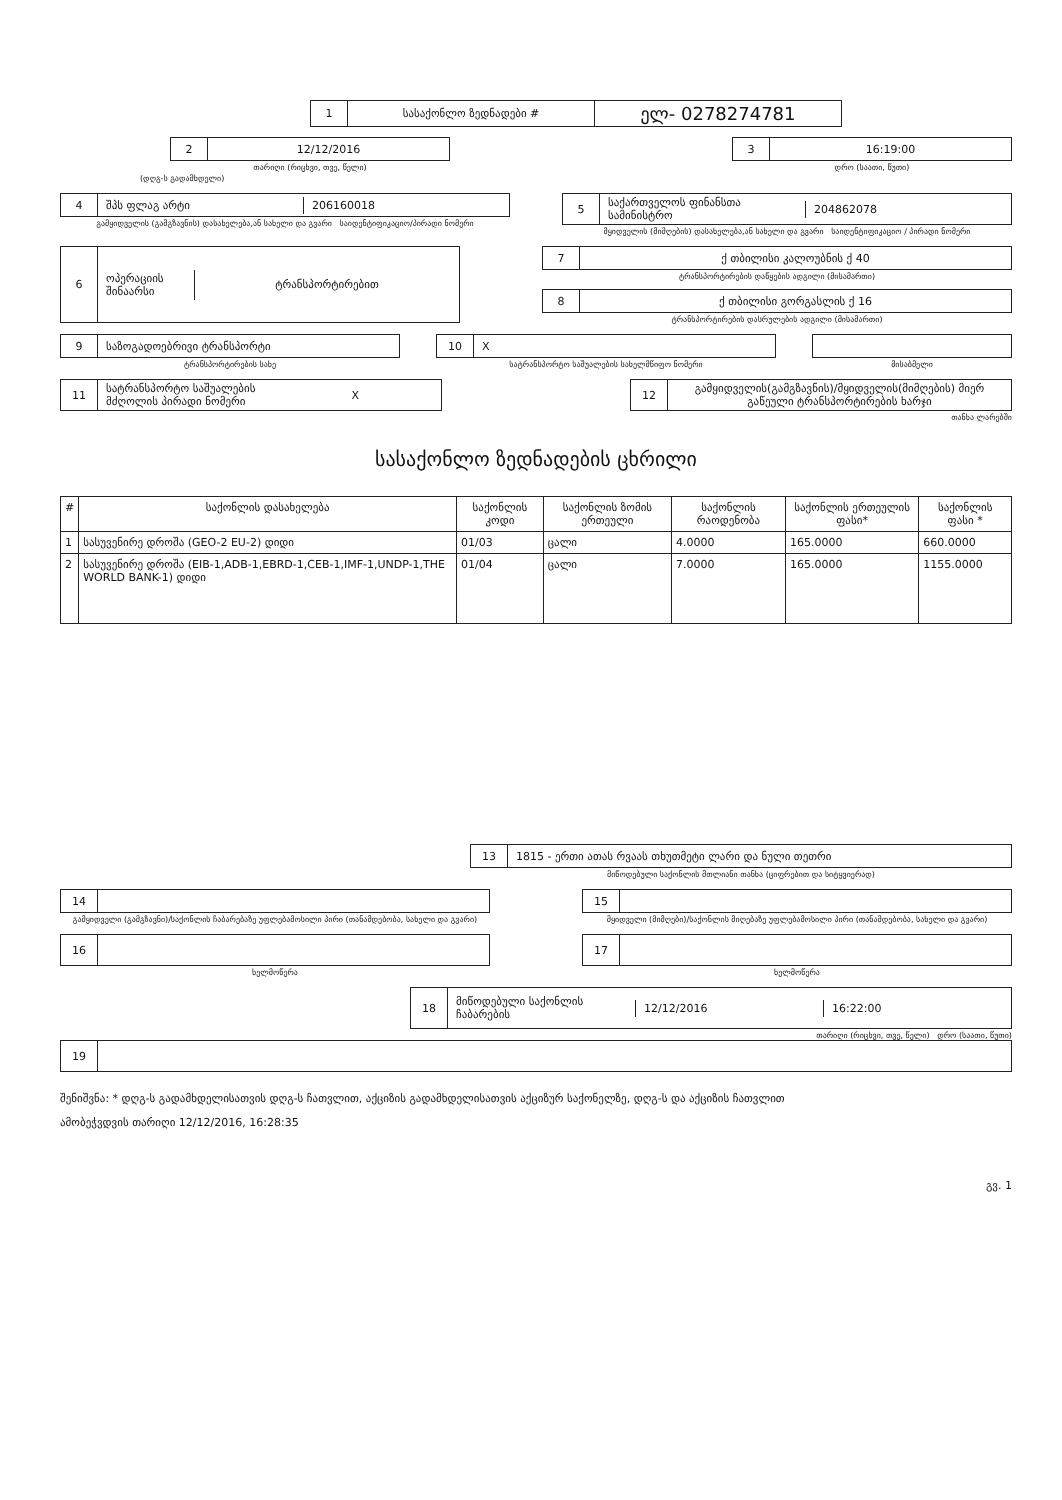1 სასაქონლო ზედნადები #
ელ- 0278274781
2 12/12/2016
თარიღი (რიცხვი, თვე, წელი)
3 16:19:00
დრო (საათი, წუთი)
(დღგ-ს გადამხდელი)
4 შპს ფლაგ არტი 206160018
გამყიდველის (გამგზავნის) დასახელება,ან სახელი და გვარი საიდენტიფიკაციო/პირადი ნომერი
5
საქართველოს ფინანსთა სამინისტრო
204862078
მყიდველის (მიმღების) დასახელება,ან სახელი და გვარი საიდენტიფიკაციო / პირადი ნომერი
6 ოპერაციის შინაარსი ტრანსპორტირებით
7 ქ თბილისი კალოუბნის ქ 40
ტრანსპორტირების დაწყების ადგილი (მისამართი)
8 ქ თბილისი გორგასლის ქ 16
ტრანსპორტირების დასრულების ადგილი (მისამართი)
9 საზოგადოებრივი ტრანსპორტი
ტრანსპორტირების სახე
10 X
სატრანსპორტო საშუალების სახელმწიფო ნომერი
მისაბმელი
11
სატრანსპორტო საშუალების მძღოლის პირადი ნომერი
X
12
გამყიდველის(გამგზავნის)/მყიდველის(მიმღების) მიერ გაწეული ტრანსპორტირების ხარჯი
თანხა ლარებში
სასაქონლო ზედნადების ცხრილი
| # | საქონლის დასახელება | საქონლის კოდი | საქონლის ზომის ერთეული | საქონლის რაოდენობა | საქონლის ერთეულის ფასი* | საქონლის ფასი * |
| --- | --- | --- | --- | --- | --- | --- |
| 1 | სასუვენირე დროშა (GEO-2 EU-2) დიდი | 01/03 | ცალი | 4.0000 | 165.0000 | 660.0000 |
| 2 | სასუვენირე დროშა (EIB-1,ADB-1,EBRD-1,CEB-1,IMF-1,UNDP-1,THE WORLD BANK-1) დიდი | 01/04 | ცალი | 7.0000 | 165.0000 | 1155.0000 |
13
1815 - ერთი ათას რვაას თხუთმეტი ლარი და ნული თეთრი
მიწოდებული საქონლის მთლიანი თანხა (ციფრებით და სიტყვიერად)
14
გამყიდველი (გამგზავნი)/საქონლის ჩაბარებაზე უფლებამოსილი პირი (თანამდებობა, სახელი და გვარი)
15
მყიდველი (მიმღები)/საქონლის მიღებაზე უფლებამოსილი პირი (თანამდებობა, სახელი და გვარი)
16
ხელმოწერა
17
ხელმოწერა
18 მიწოდებული საქონლის ჩაბარების 12/12/2016 16:22:00
თარიღი (რიცხვი, თვე, წელი) დრო (საათი, წუთი)
19
შენიშვნა: * დღგ-ს გადამხდელისათვის დღგ-ს ჩათვლით, აქციზის გადამხდელისათვის აქციზურ საქონელზე, დღგ-ს და აქციზის ჩათვლით
ამობეჭვდვის თარიღი 12/12/2016, 16:28:35
გვ. 1